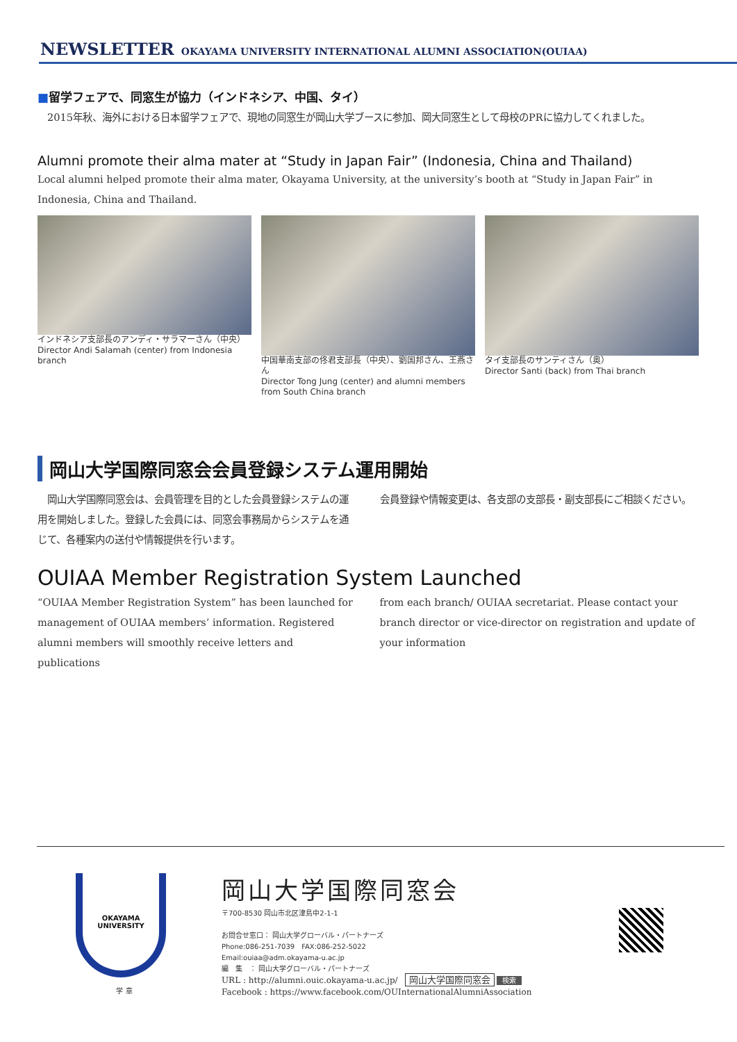NEWSLETTER OKAYAMA UNIVERSITY INTERNATIONAL ALUMNI ASSOCIATION(OUIAA)
■留学フェアで、同窓生が協力（インドネシア、中国、タイ）
　2015年秋、海外における日本留学フェアで、現地の同窓生が岡山大学ブースに参加、岡大同窓生として母校のPRに協力してくれました。
Alumni promote their alma mater at “Study in Japan Fair” (Indonesia, China and Thailand)
Local alumni helped promote their alma mater, Okayama University, at the university’s booth at “Study in Japan Fair” in Indonesia, China and Thailand.
インドネシア支部長のアンディ・サラマーさん（中央）
Director Andi Salamah (center) from Indonesia branch
中国華南支部の佟君支部長（中央）、劉国邦さん、王燕さん
Director Tong Jung (center) and alumni members from South China branch
タイ支部長のサンティさん（奥）
Director Santi (back) from Thai branch
岡山大学国際同窓会会員登録システム運用開始
　岡山大学国際同窓会は、会員管理を目的とした会員登録システムの運用を開始しました。登録した会員には、同窓会事務局からシステムを通じて、各種案内の送付や情報提供を行います。
会員登録や情報変更は、各支部の支部長・副支部長にご相談ください。
OUIAA Member Registration System Launched
“OUIAA Member Registration System” has been launched for management of OUIAA members’ information. Registered alumni members will smoothly receive letters and publications
from each branch/ OUIAA secretariat. Please contact your branch director or vice-director on registration and update of your information
OKAYAMA
UNIVERSITY
学 章
岡山大学国際同窓会
〒700-8530 岡山市北区津島中2-1-1
お問合せ窓口： 岡山大学グローバル・パートナーズ
Phone:086-251-7039　FAX:086-252-5022
Email:ouiaa@adm.okayama-u.ac.jp
編　集　： 岡山大学グローバル・パートナーズ
URL : http://alumni.ouic.okayama-u.ac.jp/　岡山大学国際同窓会 検索
Facebook : https://www.facebook.com/OUInternationalAlumniAssociation